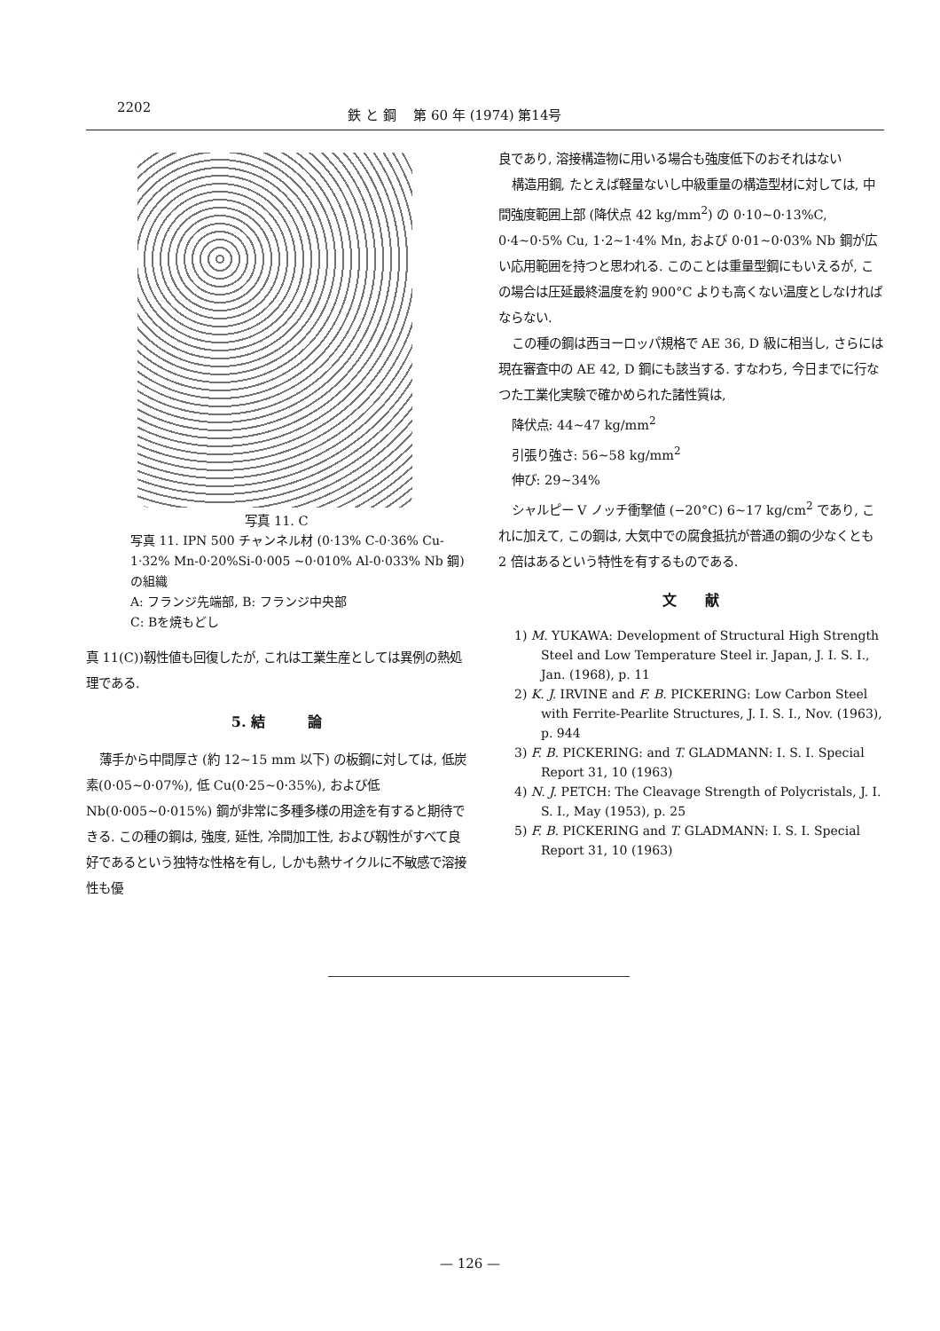2202 鉄 と 鋼　 第 60 年 (1974) 第14号
写真 11. C
写真 11. IPN 500 チャンネル材 (0·13% C-0·36% Cu-1·32% Mn-0·20%Si-0·005 ~0·010% Al-0·033% Nb 鋼)の組織
A: フランジ先端部, B: フランジ中央部
C: Bを焼もどし
真 11(C))靱性値も回復したが, これは工業生産としては異例の熱処理である.
5. 結　　　論
薄手から中間厚さ (約 12~15 mm 以下) の板鋼に対しては, 低炭素(0·05~0·07%), 低 Cu(0·25~0·35%), および低 Nb(0·005~0·015%) 鋼が非常に多種多様の用途を有すると期待できる. この種の鋼は, 強度, 延性, 冷間加工性, および靱性がすべて良好であるという独特な性格を有し, しかも熱サイクルに不敏感で溶接性も優
良であり, 溶接構造物に用いる場合も強度低下のおそれはない
構造用鋼, たとえば軽量ないし中級重量の構造型材に対しては, 中間強度範囲上部 (降伏点 42 kg/mm<sup>2</sup>) の 0·10~0·13%C, 0·4~0·5% Cu, 1·2~1·4% Mn, および 0·01~0·03% Nb 鋼が広い応用範囲を持つと思われる. このことは重量型鋼にもいえるが, この場合は圧延最終温度を約 900°C よりも高くない温度としなければならない.
この種の鋼は西ヨーロッパ規格で AE 36, D 級に相当し, さらには現在審査中の AE 42, D 鋼にも該当する. すなわち, 今日までに行なつた工業化実験で確かめられた諸性質は,
降伏点: 44~47 kg/mm<sup>2</sup>
引張り強さ: 56~58 kg/mm<sup>2</sup>
伸び: 29~34%
シャルピー V ノッチ衝撃値 (−20°C) 6~17 kg/cm<sup>2</sup> であり, これに加えて, この鋼は, 大気中での腐食抵抗が普通の鋼の少なくとも 2 倍はあるという特性を有するものである.
文　　献
1) M. YUKAWA: Development of Structural High Strength Steel and Low Temperature Steel ir. Japan, J. I. S. I., Jan. (1968), p. 11
2) K. J. IRVINE and F. B. PICKERING: Low Carbon Steel with Ferrite-Pearlite Structures, J. I. S. I., Nov. (1963), p. 944
3) F. B. PICKERING: and T. GLADMANN: I. S. I. Special Report 31, 10 (1963)
4) N. J. PETCH: The Cleavage Strength of Polycristals, J. I. S. I., May (1953), p. 25
5) F. B. PICKERING and T. GLADMANN: I. S. I. Special Report 31, 10 (1963)
— 126 —